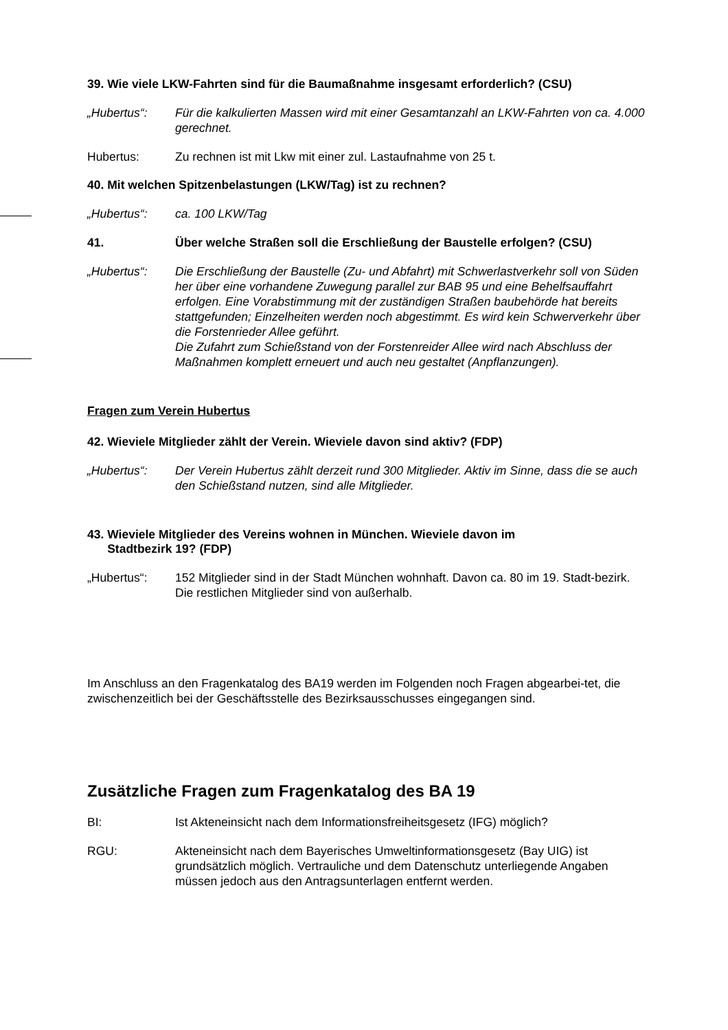39. Wie viele LKW-Fahrten sind für die Baumaßnahme insgesamt erforderlich? (CSU)
„Hubertus“: Für die kalkulierten Massen wird mit einer Gesamtanzahl an LKW-Fahrten von ca. 4.000 gerechnet.
Hubertus: Zu rechnen ist mit Lkw mit einer zul. Lastaufnahme von 25 t.
40. Mit welchen Spitzenbelastungen (LKW/Tag) ist zu rechnen?
„Hubertus“: ca. 100 LKW/Tag
41. Über welche Straßen soll die Erschließung der Baustelle erfolgen? (CSU)
„Hubertus“: Die Erschließung der Baustelle (Zu- und Abfahrt) mit Schwerlastverkehr soll von Süden her über eine vorhandene Zuwegung parallel zur BAB 95 und eine Behelfsauffahrt erfolgen. Eine Vorabstimmung mit der zuständigen Straßen baubehörde hat bereits stattgefunden; Einzelheiten werden noch abgestimmt. Es wird kein Schwerverkehr über die Forstenrieder Allee geführt.
Die Zufahrt zum Schießstand von der Forstenreider Allee wird nach Abschluss der Maßnahmen komplett erneuert und auch neu gestaltet (Anpflanzungen).
Fragen zum Verein Hubertus
42. Wieviele Mitglieder zählt der Verein. Wieviele davon sind aktiv? (FDP)
„Hubertus“: Der Verein Hubertus zählt derzeit rund 300 Mitglieder. Aktiv im Sinne, dass die se auch den Schießstand nutzen, sind alle Mitglieder.
43. Wieviele Mitglieder des Vereins wohnen in München. Wieviele davon im
Stadtbezirk 19? (FDP)
„Hubertus“: 152 Mitglieder sind in der Stadt München wohnhaft. Davon ca. 80 im 19. Stadt-bezirk. Die restlichen Mitglieder sind von außerhalb.
Im Anschluss an den Fragenkatalog des BA19 werden im Folgenden noch Fragen abgearbei-tet, die zwischenzeitlich bei der Geschäftsstelle des Bezirksausschusses eingegangen sind.
Zusätzliche Fragen zum Fragenkatalog des BA 19
BI: Ist Akteneinsicht nach dem Informationsfreiheitsgesetz (IFG) möglich?
RGU: Akteneinsicht nach dem Bayerisches Umweltinformationsgesetz (Bay UIG) ist grundsätzlich möglich. Vertrauliche und dem Datenschutz unterliegende Angaben müssen jedoch aus den Antragsunterlagen entfernt werden.